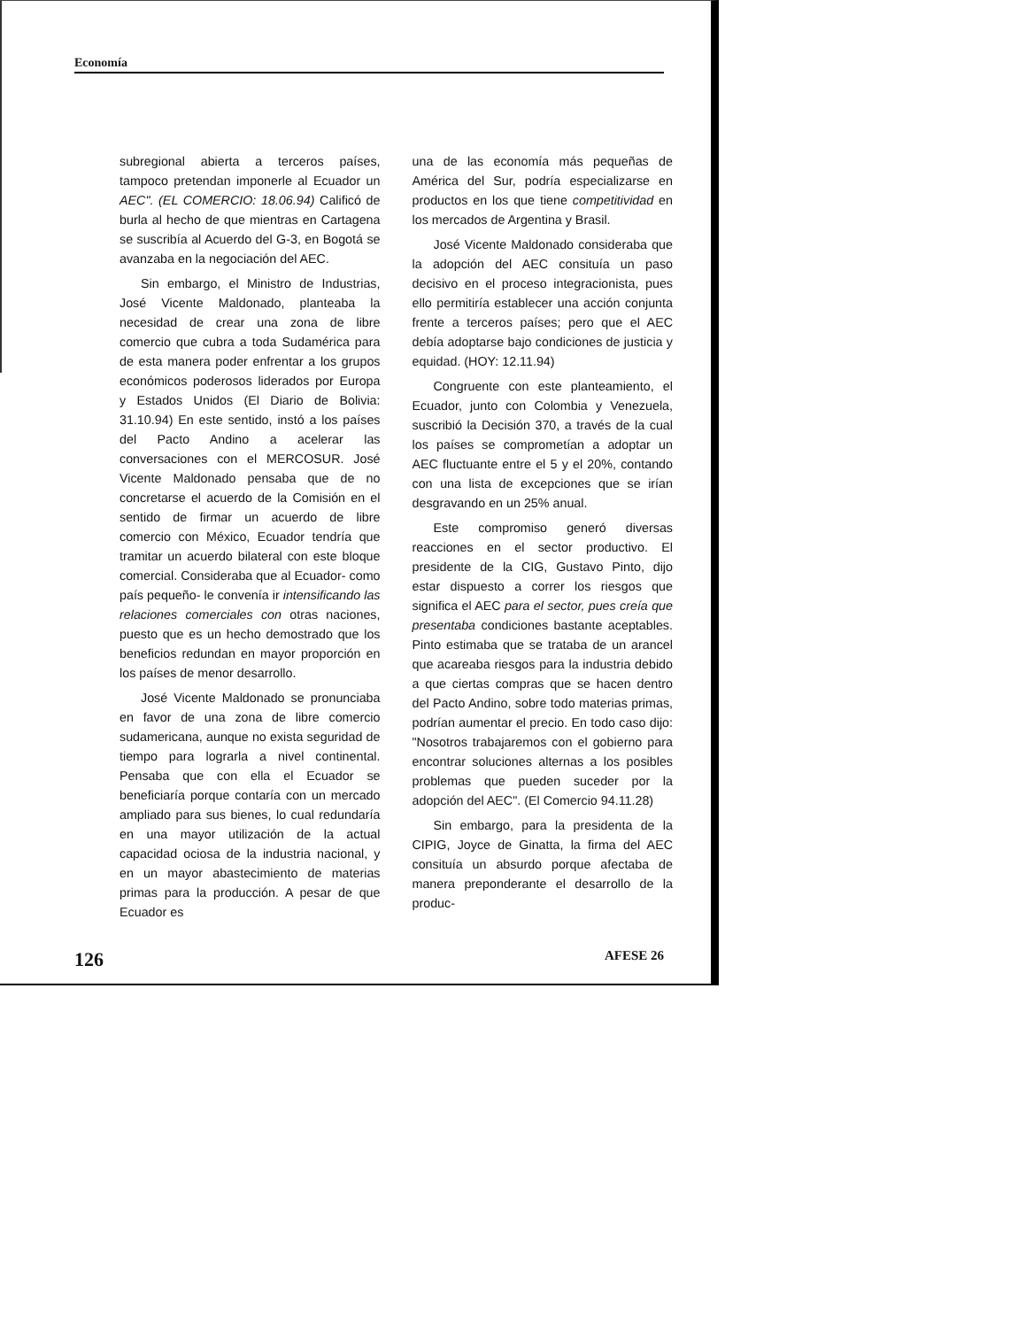Economía
subregional abierta a terceros países, tampoco pretendan imponerle al Ecuador un AEC". (EL COMERCIO: 18.06.94) Calificó de burla al hecho de que mientras en Cartagena se suscribía al Acuerdo del G-3, en Bogotá se avanzaba en la negociación del AEC.
Sin embargo, el Ministro de Industrias, José Vicente Maldonado, planteaba la necesidad de crear una zona de libre comercio que cubra a toda Sudamérica para de esta manera poder enfrentar a los grupos económicos poderosos liderados por Europa y Estados Unidos (El Diario de Bolivia: 31.10.94) En este sentido, instó a los países del Pacto Andino a acelerar las conversaciones con el MERCOSUR. José Vicente Maldonado pensaba que de no concretarse el acuerdo de la Comisión en el sentido de firmar un acuerdo de libre comercio con México, Ecuador tendría que tramitar un acuerdo bilateral con este bloque comercial. Consideraba que al Ecuador- como país pequeño- le convenía ir intensificando las relaciones comerciales con otras naciones, puesto que es un hecho demostrado que los beneficios redundan en mayor proporción en los países de menor desarrollo.
José Vicente Maldonado se pronunciaba en favor de una zona de libre comercio sudamericana, aunque no exista seguridad de tiempo para lograrla a nivel continental. Pensaba que con ella el Ecuador se beneficiaría porque contaría con un mercado ampliado para sus bienes, lo cual redundaría en una mayor utilización de la actual capacidad ociosa de la industria nacional, y en un mayor abastecimiento de materias primas para la producción. A pesar de que Ecuador es
una de las economía más pequeñas de América del Sur, podría especializarse en productos en los que tiene competitividad en los mercados de Argentina y Brasil.
José Vicente Maldonado consideraba que la adopción del AEC consituía un paso decisivo en el proceso integracionista, pues ello permitiría establecer una acción conjunta frente a terceros países; pero que el AEC debía adoptarse bajo condiciones de justicia y equidad. (HOY: 12.11.94)
Congruente con este planteamiento, el Ecuador, junto con Colombia y Venezuela, suscribió la Decisión 370, a través de la cual los países se comprometían a adoptar un AEC fluctuante entre el 5 y el 20%, contando con una lista de excepciones que se irían desgravando en un 25% anual.
Este compromiso generó diversas reacciones en el sector productivo. El presidente de la CIG, Gustavo Pinto, dijo estar dispuesto a correr los riesgos que significa el AEC para el sector, pues creía que presentaba condiciones bastante aceptables. Pinto estimaba que se trataba de un arancel que acareaba riesgos para la industria debido a que ciertas compras que se hacen dentro del Pacto Andino, sobre todo materias primas, podrían aumentar el precio. En todo caso dijo: "Nosotros trabajaremos con el gobierno para encontrar soluciones alternas a los posibles problemas que pueden suceder por la adopción del AEC". (El Comercio 94.11.28)
Sin embargo, para la presidenta de la CIPIG, Joyce de Ginatta, la firma del AEC consituía un absurdo porque afectaba de manera preponderante el desarrollo de la produc-
126 AFESE 26